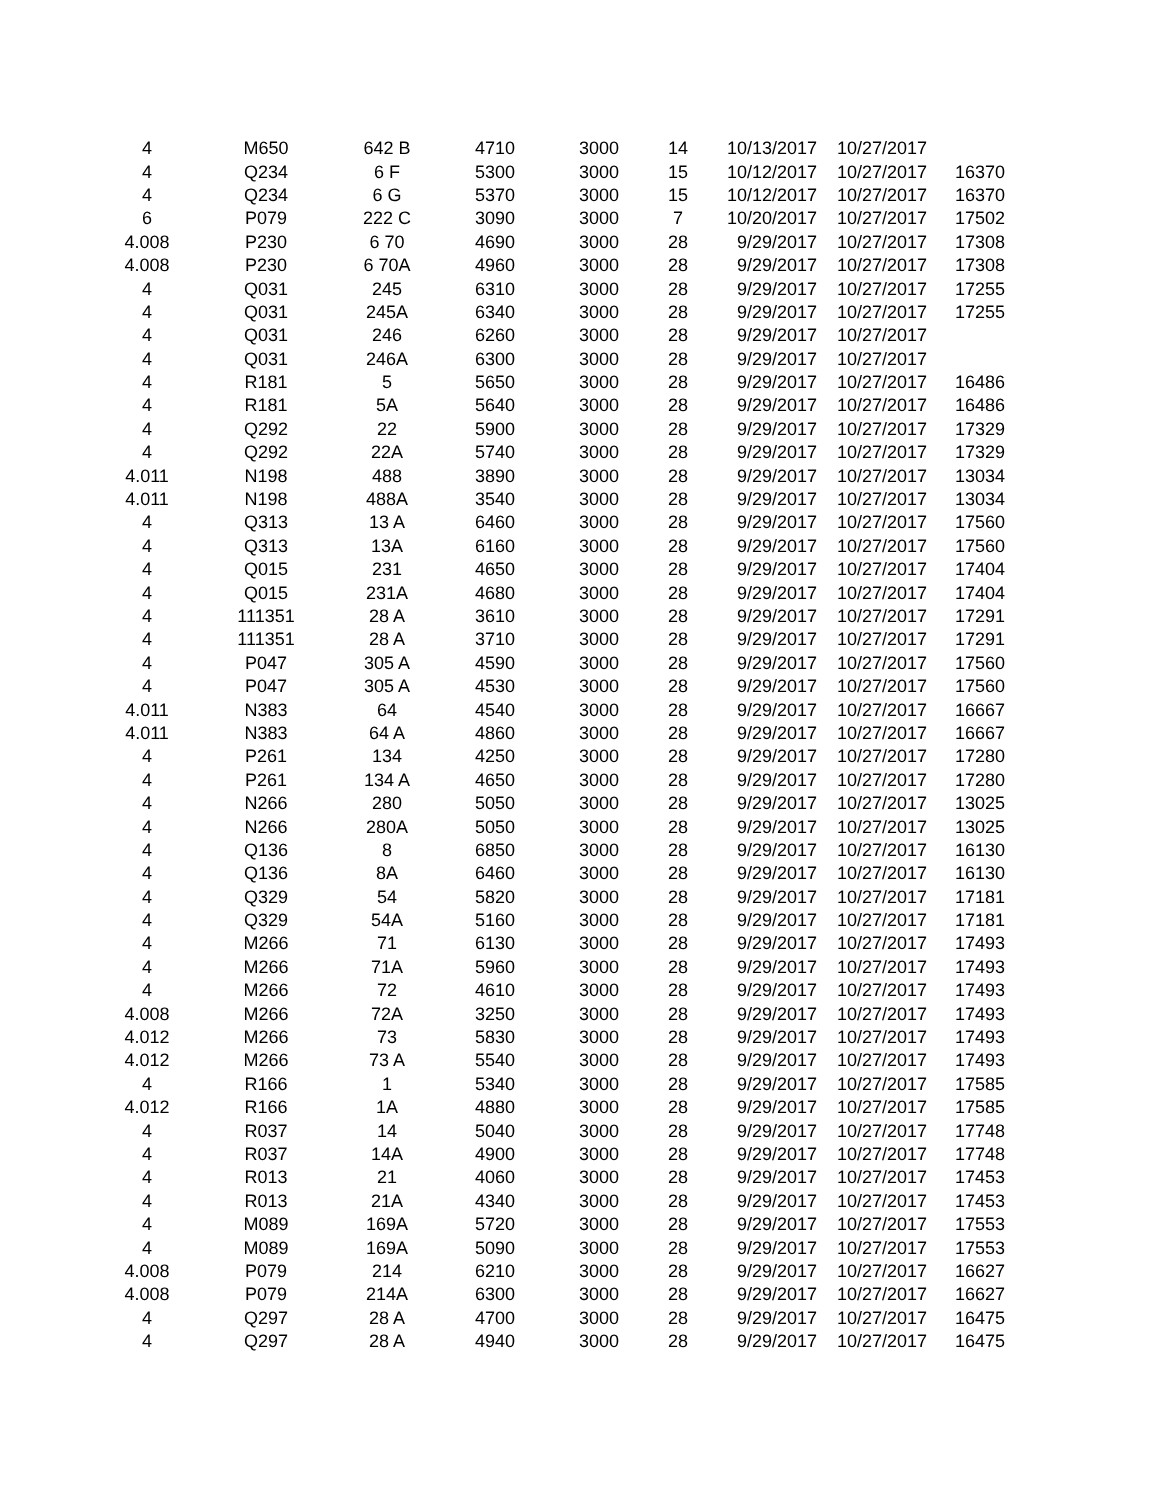| 4 | M650 | 642 B | 4710 | 3000 | 14 | 10/13/2017 | 10/27/2017 | |
| 4 | Q234 | 6 F | 5300 | 3000 | 15 | 10/12/2017 | 10/27/2017 | 16370 |
| 4 | Q234 | 6 G | 5370 | 3000 | 15 | 10/12/2017 | 10/27/2017 | 16370 |
| 6 | P079 | 222 C | 3090 | 3000 | 7 | 10/20/2017 | 10/27/2017 | 17502 |
| 4.008 | P230 | 6 70 | 4690 | 3000 | 28 | 9/29/2017 | 10/27/2017 | 17308 |
| 4.008 | P230 | 6 70A | 4960 | 3000 | 28 | 9/29/2017 | 10/27/2017 | 17308 |
| 4 | Q031 | 245 | 6310 | 3000 | 28 | 9/29/2017 | 10/27/2017 | 17255 |
| 4 | Q031 | 245A | 6340 | 3000 | 28 | 9/29/2017 | 10/27/2017 | 17255 |
| 4 | Q031 | 246 | 6260 | 3000 | 28 | 9/29/2017 | 10/27/2017 | |
| 4 | Q031 | 246A | 6300 | 3000 | 28 | 9/29/2017 | 10/27/2017 | |
| 4 | R181 | 5 | 5650 | 3000 | 28 | 9/29/2017 | 10/27/2017 | 16486 |
| 4 | R181 | 5A | 5640 | 3000 | 28 | 9/29/2017 | 10/27/2017 | 16486 |
| 4 | Q292 | 22 | 5900 | 3000 | 28 | 9/29/2017 | 10/27/2017 | 17329 |
| 4 | Q292 | 22A | 5740 | 3000 | 28 | 9/29/2017 | 10/27/2017 | 17329 |
| 4.011 | N198 | 488 | 3890 | 3000 | 28 | 9/29/2017 | 10/27/2017 | 13034 |
| 4.011 | N198 | 488A | 3540 | 3000 | 28 | 9/29/2017 | 10/27/2017 | 13034 |
| 4 | Q313 | 13 A | 6460 | 3000 | 28 | 9/29/2017 | 10/27/2017 | 17560 |
| 4 | Q313 | 13A | 6160 | 3000 | 28 | 9/29/2017 | 10/27/2017 | 17560 |
| 4 | Q015 | 231 | 4650 | 3000 | 28 | 9/29/2017 | 10/27/2017 | 17404 |
| 4 | Q015 | 231A | 4680 | 3000 | 28 | 9/29/2017 | 10/27/2017 | 17404 |
| 4 | 111351 | 28 A | 3610 | 3000 | 28 | 9/29/2017 | 10/27/2017 | 17291 |
| 4 | 111351 | 28 A | 3710 | 3000 | 28 | 9/29/2017 | 10/27/2017 | 17291 |
| 4 | P047 | 305 A | 4590 | 3000 | 28 | 9/29/2017 | 10/27/2017 | 17560 |
| 4 | P047 | 305 A | 4530 | 3000 | 28 | 9/29/2017 | 10/27/2017 | 17560 |
| 4.011 | N383 | 64 | 4540 | 3000 | 28 | 9/29/2017 | 10/27/2017 | 16667 |
| 4.011 | N383 | 64 A | 4860 | 3000 | 28 | 9/29/2017 | 10/27/2017 | 16667 |
| 4 | P261 | 134 | 4250 | 3000 | 28 | 9/29/2017 | 10/27/2017 | 17280 |
| 4 | P261 | 134 A | 4650 | 3000 | 28 | 9/29/2017 | 10/27/2017 | 17280 |
| 4 | N266 | 280 | 5050 | 3000 | 28 | 9/29/2017 | 10/27/2017 | 13025 |
| 4 | N266 | 280A | 5050 | 3000 | 28 | 9/29/2017 | 10/27/2017 | 13025 |
| 4 | Q136 | 8 | 6850 | 3000 | 28 | 9/29/2017 | 10/27/2017 | 16130 |
| 4 | Q136 | 8A | 6460 | 3000 | 28 | 9/29/2017 | 10/27/2017 | 16130 |
| 4 | Q329 | 54 | 5820 | 3000 | 28 | 9/29/2017 | 10/27/2017 | 17181 |
| 4 | Q329 | 54A | 5160 | 3000 | 28 | 9/29/2017 | 10/27/2017 | 17181 |
| 4 | M266 | 71 | 6130 | 3000 | 28 | 9/29/2017 | 10/27/2017 | 17493 |
| 4 | M266 | 71A | 5960 | 3000 | 28 | 9/29/2017 | 10/27/2017 | 17493 |
| 4 | M266 | 72 | 4610 | 3000 | 28 | 9/29/2017 | 10/27/2017 | 17493 |
| 4.008 | M266 | 72A | 3250 | 3000 | 28 | 9/29/2017 | 10/27/2017 | 17493 |
| 4.012 | M266 | 73 | 5830 | 3000 | 28 | 9/29/2017 | 10/27/2017 | 17493 |
| 4.012 | M266 | 73 A | 5540 | 3000 | 28 | 9/29/2017 | 10/27/2017 | 17493 |
| 4 | R166 | 1 | 5340 | 3000 | 28 | 9/29/2017 | 10/27/2017 | 17585 |
| 4.012 | R166 | 1A | 4880 | 3000 | 28 | 9/29/2017 | 10/27/2017 | 17585 |
| 4 | R037 | 14 | 5040 | 3000 | 28 | 9/29/2017 | 10/27/2017 | 17748 |
| 4 | R037 | 14A | 4900 | 3000 | 28 | 9/29/2017 | 10/27/2017 | 17748 |
| 4 | R013 | 21 | 4060 | 3000 | 28 | 9/29/2017 | 10/27/2017 | 17453 |
| 4 | R013 | 21A | 4340 | 3000 | 28 | 9/29/2017 | 10/27/2017 | 17453 |
| 4 | M089 | 169A | 5720 | 3000 | 28 | 9/29/2017 | 10/27/2017 | 17553 |
| 4 | M089 | 169A | 5090 | 3000 | 28 | 9/29/2017 | 10/27/2017 | 17553 |
| 4.008 | P079 | 214 | 6210 | 3000 | 28 | 9/29/2017 | 10/27/2017 | 16627 |
| 4.008 | P079 | 214A | 6300 | 3000 | 28 | 9/29/2017 | 10/27/2017 | 16627 |
| 4 | Q297 | 28 A | 4700 | 3000 | 28 | 9/29/2017 | 10/27/2017 | 16475 |
| 4 | Q297 | 28 A | 4940 | 3000 | 28 | 9/29/2017 | 10/27/2017 | 16475 |